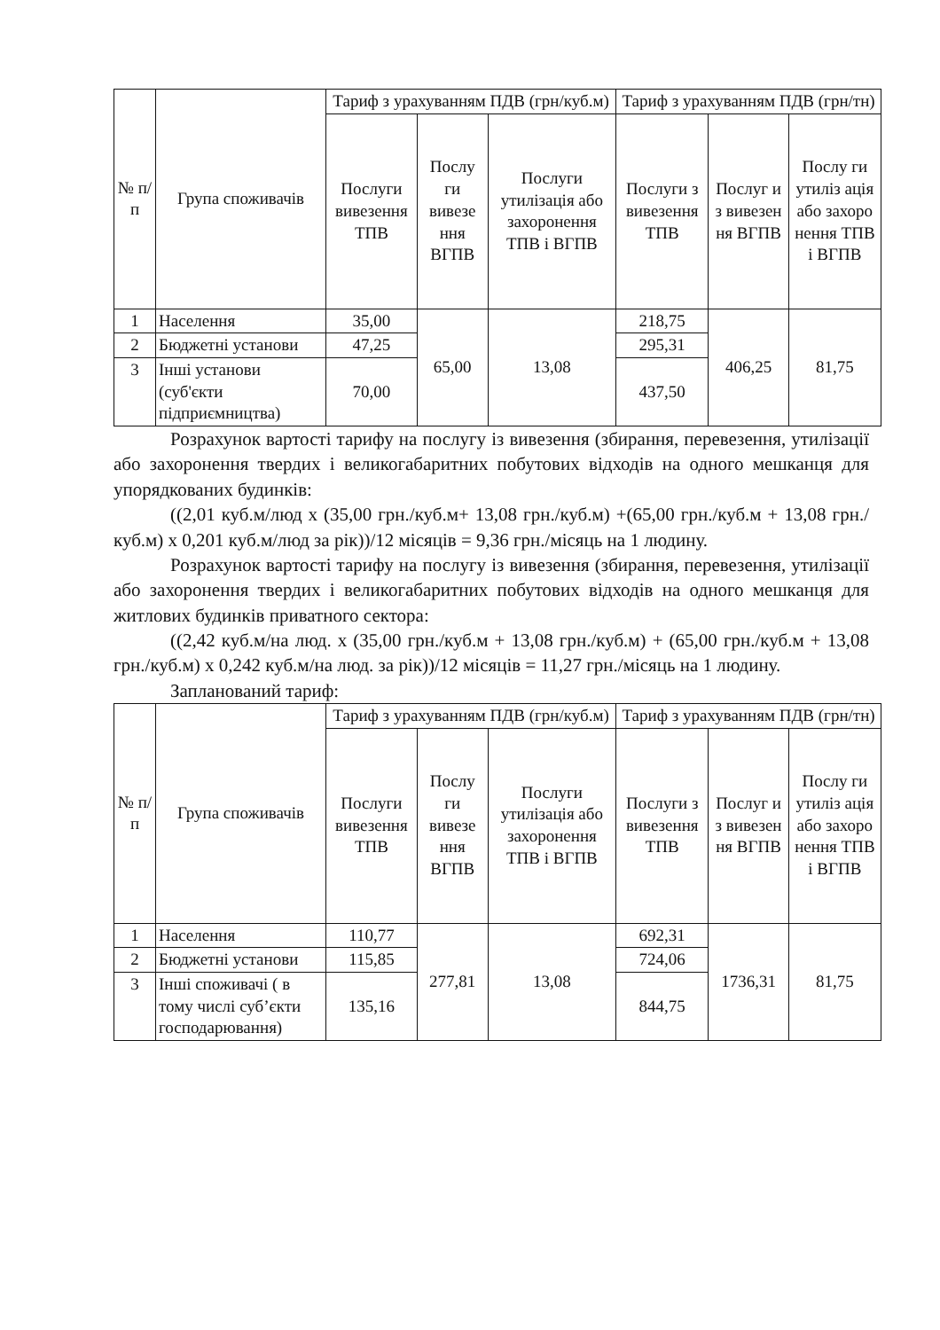| № п/ п | Група споживачів | Тариф з урахуванням ПДВ (грн/куб.м) | | | Тариф з урахуванням ПДВ (грн/тн) | | |
| --- | --- | --- | --- | --- | --- | --- | --- |
| | | Послуги вивезення ТПВ | Послу ги вивезе ння ВГПВ | Послуги утилізація або захоронення ТПВ і ВГПВ | Послуги з вивезення ТПВ | Послуг и з вивезен ня ВГПВ | Послу ги утиліз ація або захоро нення ТПВ і ВГПВ |
| 1 | Населення | 35,00 | 65,00 | 13,08 | 218,75 | 406,25 | 81,75 |
| 2 | Бюджетні установи | 47,25 | | | 295,31 | | |
| 3 | Інші установи (суб'єкти підприємництва) | 70,00 | | | 437,50 | | |
Розрахунок вартості тарифу на послугу із вивезення (збирання, перевезення, утилізації або захоронення твердих і великогабаритних побутових відходів на одного мешканця для упорядкованих будинків:
((2,01 куб.м/люд х (35,00 грн./куб.м+ 13,08 грн./куб.м) +(65,00 грн./куб.м + 13,08 грн./куб.м) х 0,201 куб.м/люд за рік))/12 місяців = 9,36 грн./місяць на 1 людину.
Розрахунок вартості тарифу на послугу із вивезення (збирання, перевезення, утилізації або захоронення твердих і великогабаритних побутових відходів на одного мешканця для житлових будинків приватного сектора:
((2,42 куб.м/на люд. х (35,00 грн./куб.м + 13,08 грн./куб.м) + (65,00 грн./куб.м + 13,08 грн./куб.м) х 0,242 куб.м/на люд. за рік))/12 місяців = 11,27 грн./місяць на 1 людину.
Запланований тариф:
| № п/ п | Група споживачів | Тариф з урахуванням ПДВ (грн/куб.м) | | | Тариф з урахуванням ПДВ (грн/тн) | | |
| --- | --- | --- | --- | --- | --- | --- | --- |
| | | Послуги вивезення ТПВ | Послу ги вивезе ння ВГПВ | Послуги утилізація або захоронення ТПВ і ВГПВ | Послуги з вивезення ТПВ | Послуг и з вивезен ня ВГПВ | Послу ги утиліз ація або захоро нення ТПВ і ВГПВ |
| 1 | Населення | 110,77 | 277,81 | 13,08 | 692,31 | 1736,31 | 81,75 |
| 2 | Бюджетні установи | 115,85 | | | 724,06 | | |
| 3 | Інші споживачі ( в тому числі суб’єкти господарювання) | 135,16 | | | 844,75 | | |